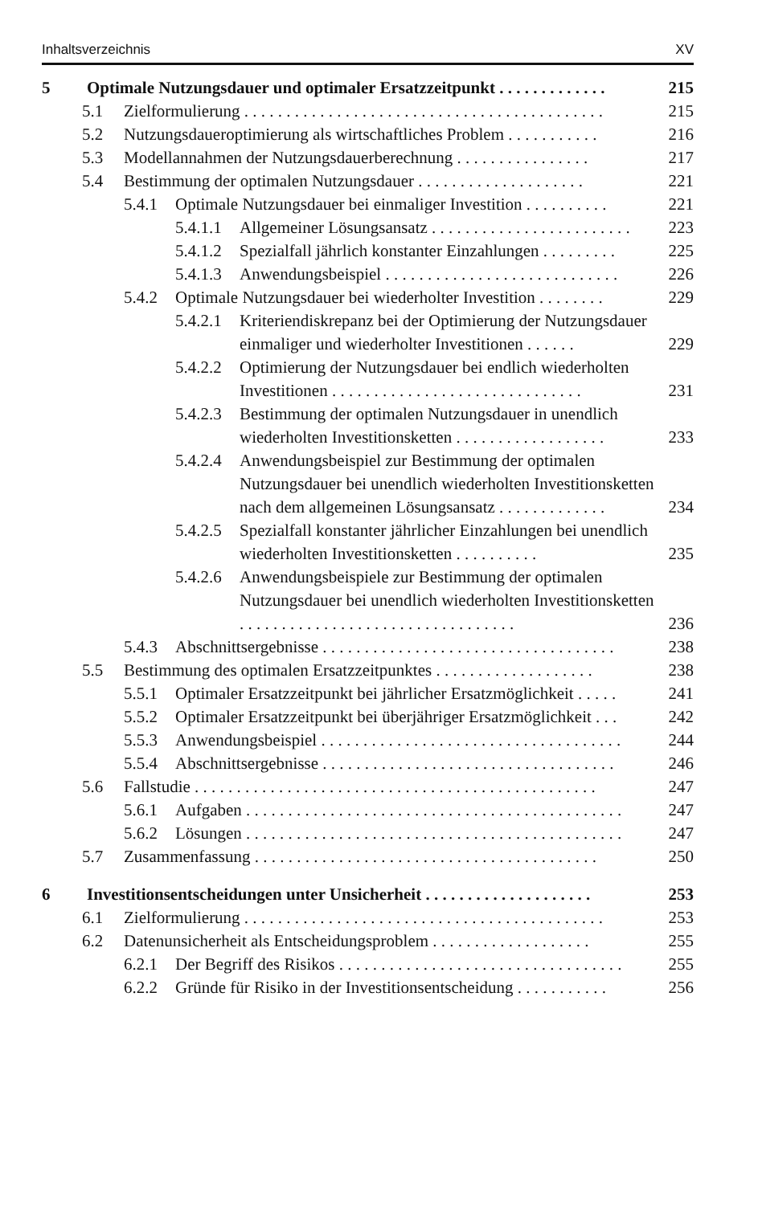Inhaltsverzeichnis XV
5 Optimale Nutzungsdauer und optimaler Ersatzzeitpunkt . . . . . . . . . . . . . 215
5.1 Zielformulierung . . . . . . . . . . . . . . . . . . . . . . . . . . . . . . . . . . . . . . . . . . . 215
5.2 Nutzungsdaueroptimierung als wirtschaftliches Problem . . . . . . . . . . . 216
5.3 Modellannahmen der Nutzungsdauerberechnung . . . . . . . . . . . . . . . . 217
5.4 Bestimmung der optimalen Nutzungsdauer . . . . . . . . . . . . . . . . . . . . 221
5.4.1 Optimale Nutzungsdauer bei einmaliger Investition . . . . . . . . . . 221
5.4.1.1 Allgemeiner Lösungsansatz . . . . . . . . . . . . . . . . . . . . . . . . 223
5.4.1.2 Spezialfall jährlich konstanter Einzahlungen . . . . . . . . . 225
5.4.1.3 Anwendungsbeispiel . . . . . . . . . . . . . . . . . . . . . . . . . . . . 226
5.4.2 Optimale Nutzungsdauer bei wiederholter Investition . . . . . . . . 229
5.4.2.1 Kriteriendiskrepanz bei der Optimierung der Nutzungsdauer einmaliger und wiederholter Investitionen . . . . . . 229
5.4.2.2 Optimierung der Nutzungsdauer bei endlich wiederholten Investitionen . . . . . . . . . . . . . . . . . . . . . . . . . . . . . . 231
5.4.2.3 Bestimmung der optimalen Nutzungsdauer in unendlich wiederholten Investitionsketten . . . . . . . . . . . . . . . . . . 233
5.4.2.4 Anwendungsbeispiel zur Bestimmung der optimalen Nutzungsdauer bei unendlich wiederholten Investitionsketten nach dem allgemeinen Lösungsansatz . . . . . . . . . . . . . 234
5.4.2.5 Spezialfall konstanter jährlicher Einzahlungen bei unendlich wiederholten Investitionsketten . . . . . . . . . . 235
5.4.2.6 Anwendungsbeispiele zur Bestimmung der optimalen Nutzungsdauer bei unendlich wiederholten Investitionsketten . . . . . . . . . . . . . . . . . . . . . . . . . . . . . . . . . 236
5.4.3 Abschnittsergebnisse . . . . . . . . . . . . . . . . . . . . . . . . . . . . . . . . . . . 238
5.5 Bestimmung des optimalen Ersatzzeitpunktes . . . . . . . . . . . . . . . . . . . 238
5.5.1 Optimaler Ersatzzeitpunkt bei jährlicher Ersatzmöglichkeit . . . . . 241
5.5.2 Optimaler Ersatzzeitpunkt bei überjähriger Ersatzmöglichkeit . . . 242
5.5.3 Anwendungsbeispiel . . . . . . . . . . . . . . . . . . . . . . . . . . . . . . . . . . . . 244
5.5.4 Abschnittsergebnisse . . . . . . . . . . . . . . . . . . . . . . . . . . . . . . . . . . . 246
5.6 Fallstudie . . . . . . . . . . . . . . . . . . . . . . . . . . . . . . . . . . . . . . . . . . . . . . . . 247
5.6.1 Aufgaben . . . . . . . . . . . . . . . . . . . . . . . . . . . . . . . . . . . . . . . . . . . . . 247
5.6.2 Lösungen . . . . . . . . . . . . . . . . . . . . . . . . . . . . . . . . . . . . . . . . . . . . . 247
5.7 Zusammenfassung . . . . . . . . . . . . . . . . . . . . . . . . . . . . . . . . . . . . . . . . . 250
6 Investitionsentscheidungen unter Unsicherheit . . . . . . . . . . . . . . . . . . . . 253
6.1 Zielformulierung . . . . . . . . . . . . . . . . . . . . . . . . . . . . . . . . . . . . . . . . . . . 253
6.2 Datenunsicherheit als Entscheidungsproblem . . . . . . . . . . . . . . . . . . . 255
6.2.1 Der Begriff des Risikos . . . . . . . . . . . . . . . . . . . . . . . . . . . . . . . . . . 255
6.2.2 Gründe für Risiko in der Investitionsentscheidung . . . . . . . . . . . 256